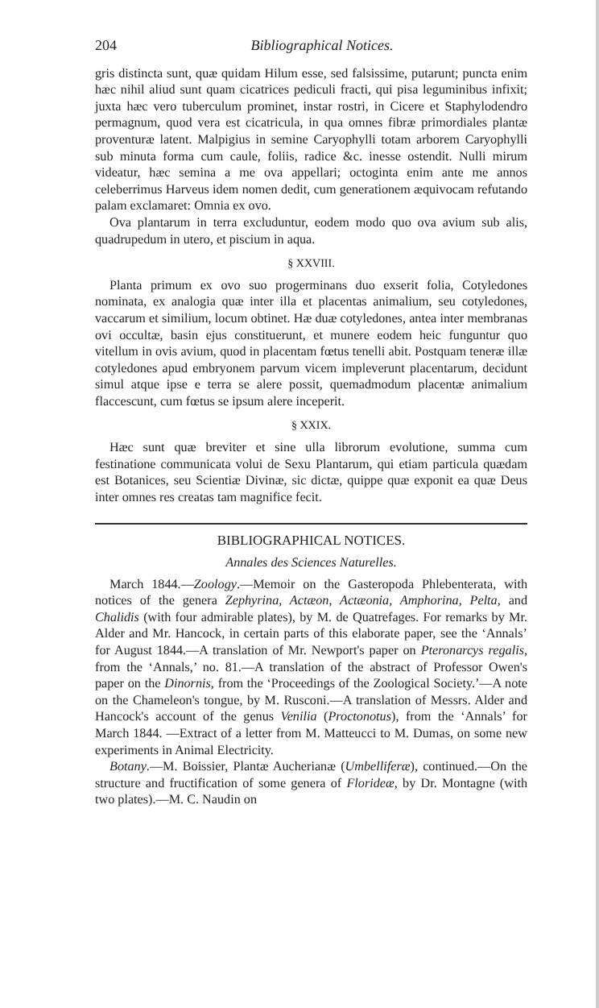204 Bibliographical Notices.
gris distincta sunt, quæ quidam Hilum esse, sed falsissime, putarunt; puncta enim hæc nihil aliud sunt quam cicatrices pediculi fracti, qui pisa leguminibus infixit; juxta hæc vero tuberculum prominet, instar rostri, in Cicere et Staphylodendro permagnum, quod vera est cicatricula, in qua omnes fibræ primordiales plantæ proventuræ latent. Malpigius in semine Caryophylli totam arborem Caryophylli sub minuta forma cum caule, foliis, radice &c. inesse ostendit. Nulli mirum videatur, hæc semina a me ova appellari; octoginta enim ante me annos celeberrimus Harveus idem nomen dedit, cum generationem æquivocam refutando palam exclamaret: Omnia ex ovo.
Ova plantarum in terra excluduntur, eodem modo quo ova avium sub alis, quadrupedum in utero, et piscium in aqua.
§ XXVIII.
Planta primum ex ovo suo progerminans duo exserit folia, Cotyledones nominata, ex analogia quæ inter illa et placentas animalium, seu cotyledones, vaccarum et similium, locum obtinet. Hæ duæ cotyledones, antea inter membranas ovi occultæ, basin ejus constituerunt, et munere eodem heic funguntur quo vitellum in ovis avium, quod in placentam fœtus tenelli abit. Postquam teneræ illæ cotyledones apud embryonem parvum vicem impleverunt placentarum, decidunt simul atque ipse e terra se alere possit, quemadmodum placentæ animalium flaccescunt, cum fœtus se ipsum alere inceperit.
§ XXIX.
Hæc sunt quæ breviter et sine ulla librorum evolutione, summa cum festinatione communicata volui de Sexu Plantarum, qui etiam particula quædam est Botanices, seu Scientiæ Divinæ, sic dictæ, quippe quæ exponit ea quæ Deus inter omnes res creatas tam magnifice fecit.
BIBLIOGRAPHICAL NOTICES.
Annales des Sciences Naturelles.
March 1844.—Zoology.—Memoir on the Gasteropoda Phlebenterata, with notices of the genera Zephyrina, Actæon, Actæonia, Amphorina, Pelta, and Chalidis (with four admirable plates), by M. de Quatrefages. For remarks by Mr. Alder and Mr. Hancock, in certain parts of this elaborate paper, see the ‘Annals’ for August 1844.—A translation of Mr. Newport's paper on Pteronarcys regalis, from the ‘Annals,’ no. 81.—A translation of the abstract of Professor Owen's paper on the Dinornis, from the ‘Proceedings of the Zoological Society.’—A note on the Chameleon's tongue, by M. Rusconi.—A translation of Messrs. Alder and Hancock's account of the genus Venilia (Proctonotus), from the ‘Annals’ for March 1844. —Extract of a letter from M. Matteucci to M. Dumas, on some new experiments in Animal Electricity.
Botany.—M. Boissier, Plantæ Aucherianæ (Umbelliferæ), continued.—On the structure and fructification of some genera of Florideæ, by Dr. Montagne (with two plates).—M. C. Naudin on